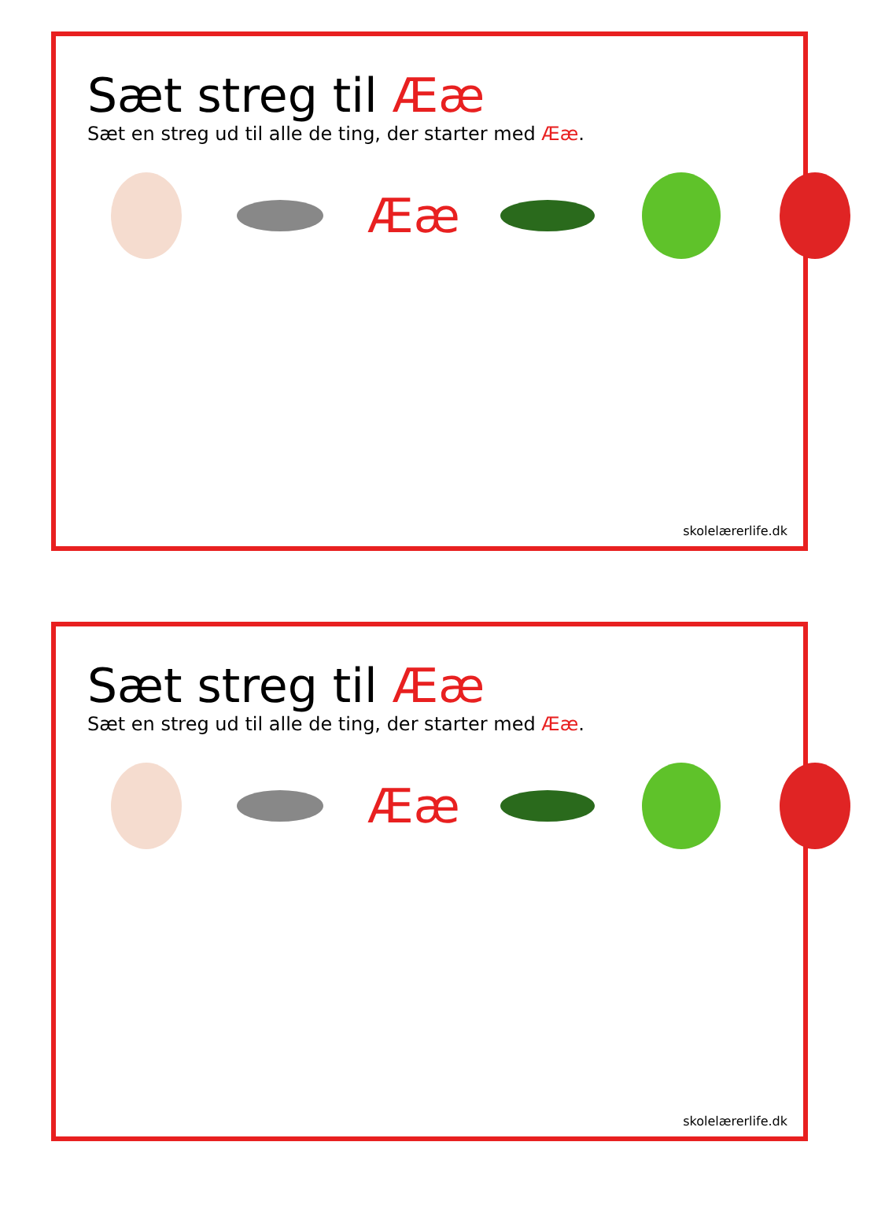Sæt streg til Ææ
Sæt en streg ud til alle de ting, der starter med Ææ.
Ææ
skolelærerlife.dk
Sæt streg til Ææ
Sæt en streg ud til alle de ting, der starter med Ææ.
Ææ
skolelærerlife.dk